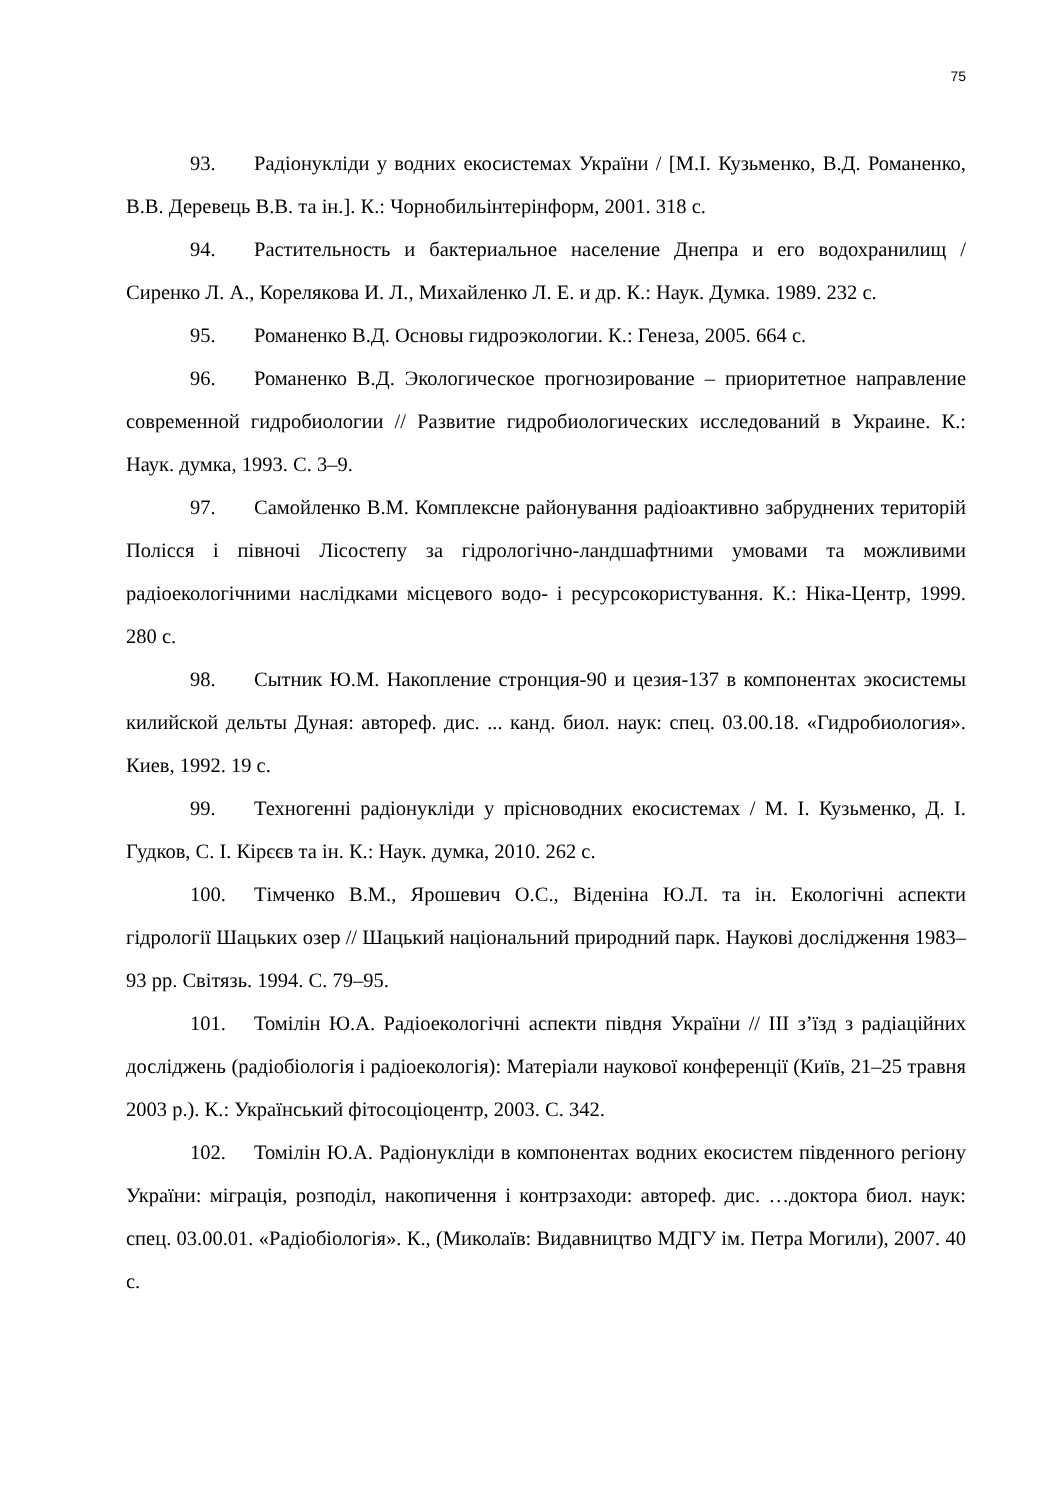75
93. Радіонукліди у водних екосистемах України / [М.І. Кузьменко, В.Д. Романенко, В.В. Деревець В.В. та ін.]. К.: Чорнобильінтерінформ, 2001. 318 с.
94. Растительность и бактериальное население Днепра и его водохранилищ / Сиренко Л. А., Корелякова И. Л., Михайленко Л. Е. и др. К.: Наук. Думка. 1989. 232 с.
95. Романенко В.Д. Основы гидроэкологии. К.: Генеза, 2005. 664 с.
96. Романенко В.Д. Экологическое прогнозирование – приоритетное направление современной гидробиологии // Развитие гидробиологических исследований в Украине. К.: Наук. думка, 1993. С. 3–9.
97. Самойленко В.М. Комплексне районування радіоактивно забруднених територій Полісся і півночі Лісостепу за гідрологічно-ландшафтними умовами та можливими радіоекологічними наслідками місцевого водо- і ресурсокористування. К.: Ніка-Центр, 1999. 280 с.
98. Сытник Ю.М. Накопление стронция-90 и цезия-137 в компонентах экосистемы килийской дельты Дуная: автореф. дис. ... канд. биол. наук: спец. 03.00.18. «Гидробиология». Киев, 1992. 19 с.
99. Техногенні радіонукліди у прісноводних екосистемах / М. І. Кузьменко, Д. І. Гудков, С. І. Кірєєв та ін. К.: Наук. думка, 2010. 262 с.
100. Тімченко В.М., Ярошевич О.С., Віденіна Ю.Л. та ін. Екологічні аспекти гідрології Шацьких озер // Шацький національний природний парк. Наукові дослідження 1983–93 рр. Світязь. 1994. С. 79–95.
101. Томілін Ю.А. Радіоекологічні аспекти півдня України // ІІІ з’їзд з радіаційних досліджень (радіобіологія і радіоекологія): Матеріали наукової конференції (Київ, 21–25 травня 2003 р.). К.: Український фітосоціоцентр, 2003. С. 342.
102. Томілін Ю.А. Радіонукліди в компонентах водних екосистем південного регіону України: міграція, розподіл, накопичення і контрзаходи: автореф. дис. …доктора биол. наук: спец. 03.00.01. «Радіобіологія». К., (Миколаїв: Видавництво МДГУ ім. Петра Могили), 2007. 40 с.